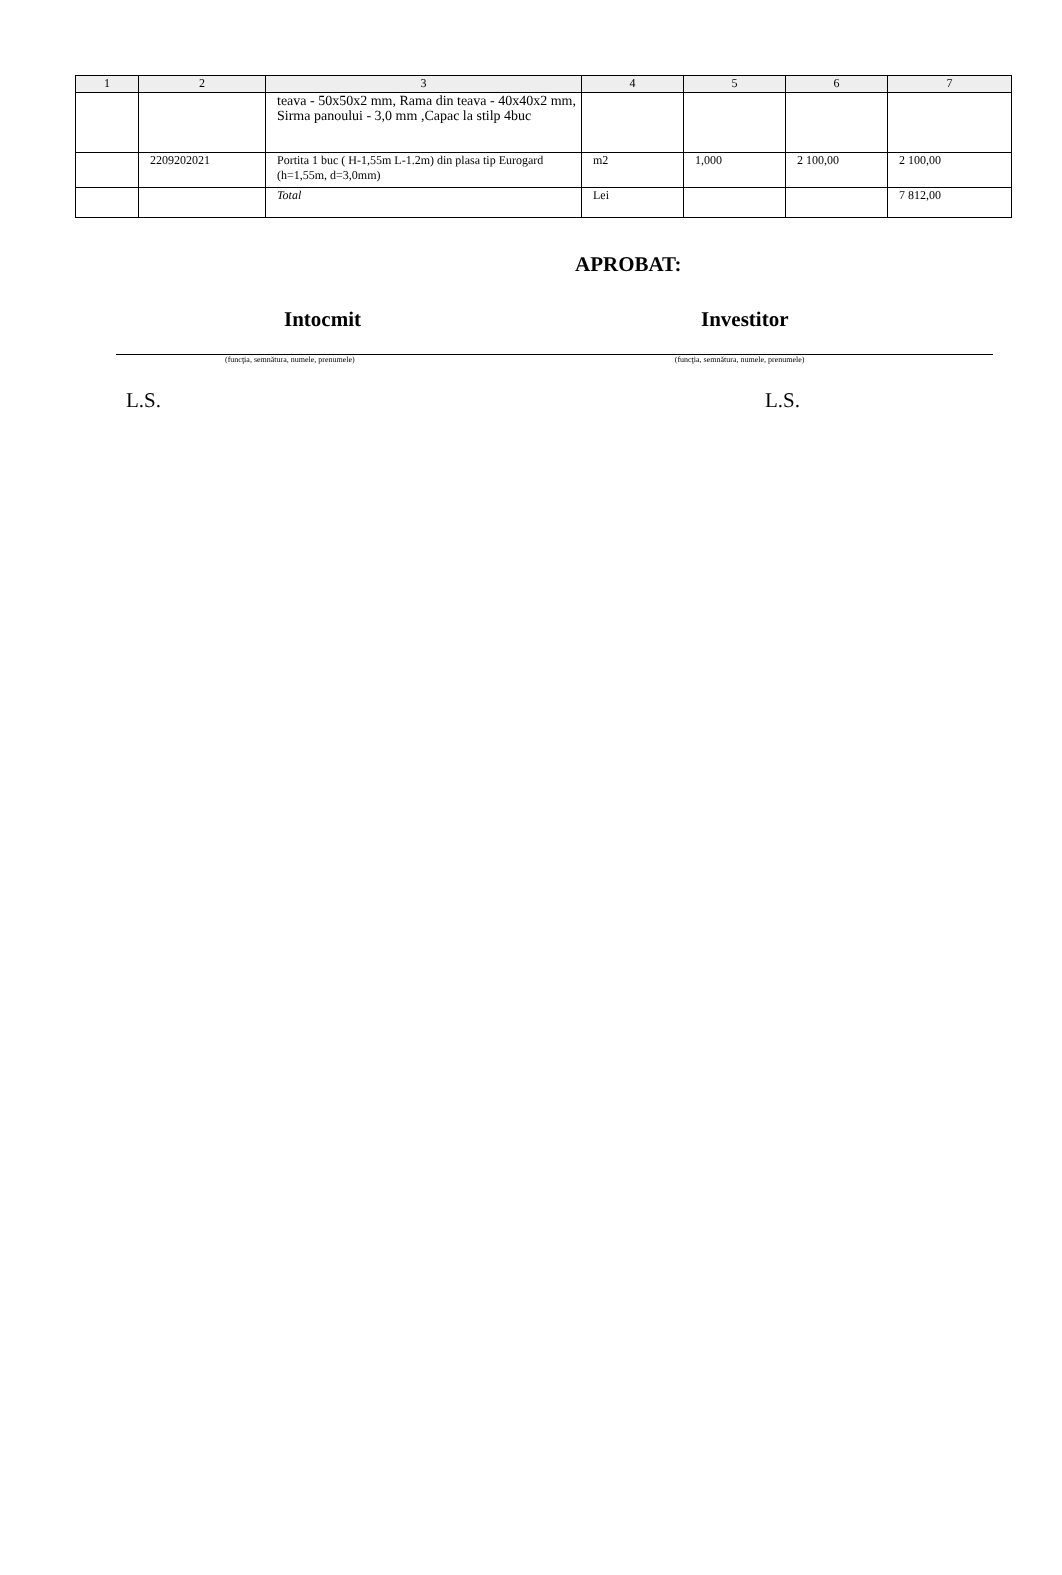| 1 | 2 | 3 | 4 | 5 | 6 | 7 |
| --- | --- | --- | --- | --- | --- | --- |
| | | teava - 50x50x2 mm, Rama din teava - 40x40x2 mm, Sirma panoului - 3,0 mm ,Capac la stilp 4buc | | | | |
| | 2209202021 | Portita 1 buc ( H-1,55m L-1.2m) din plasa tip Eurogard (h=1,55m, d=3,0mm) | m2 | 1,000 | 2 100,00 | 2 100,00 |
| | | Total | Lei | | | 7 812,00 |
APROBAT:
Intocmit Investitor
(funcţia, semnătura, numele, prenumele)
(funcţia, semnătura, numele, prenumele)
L.S. L.S.